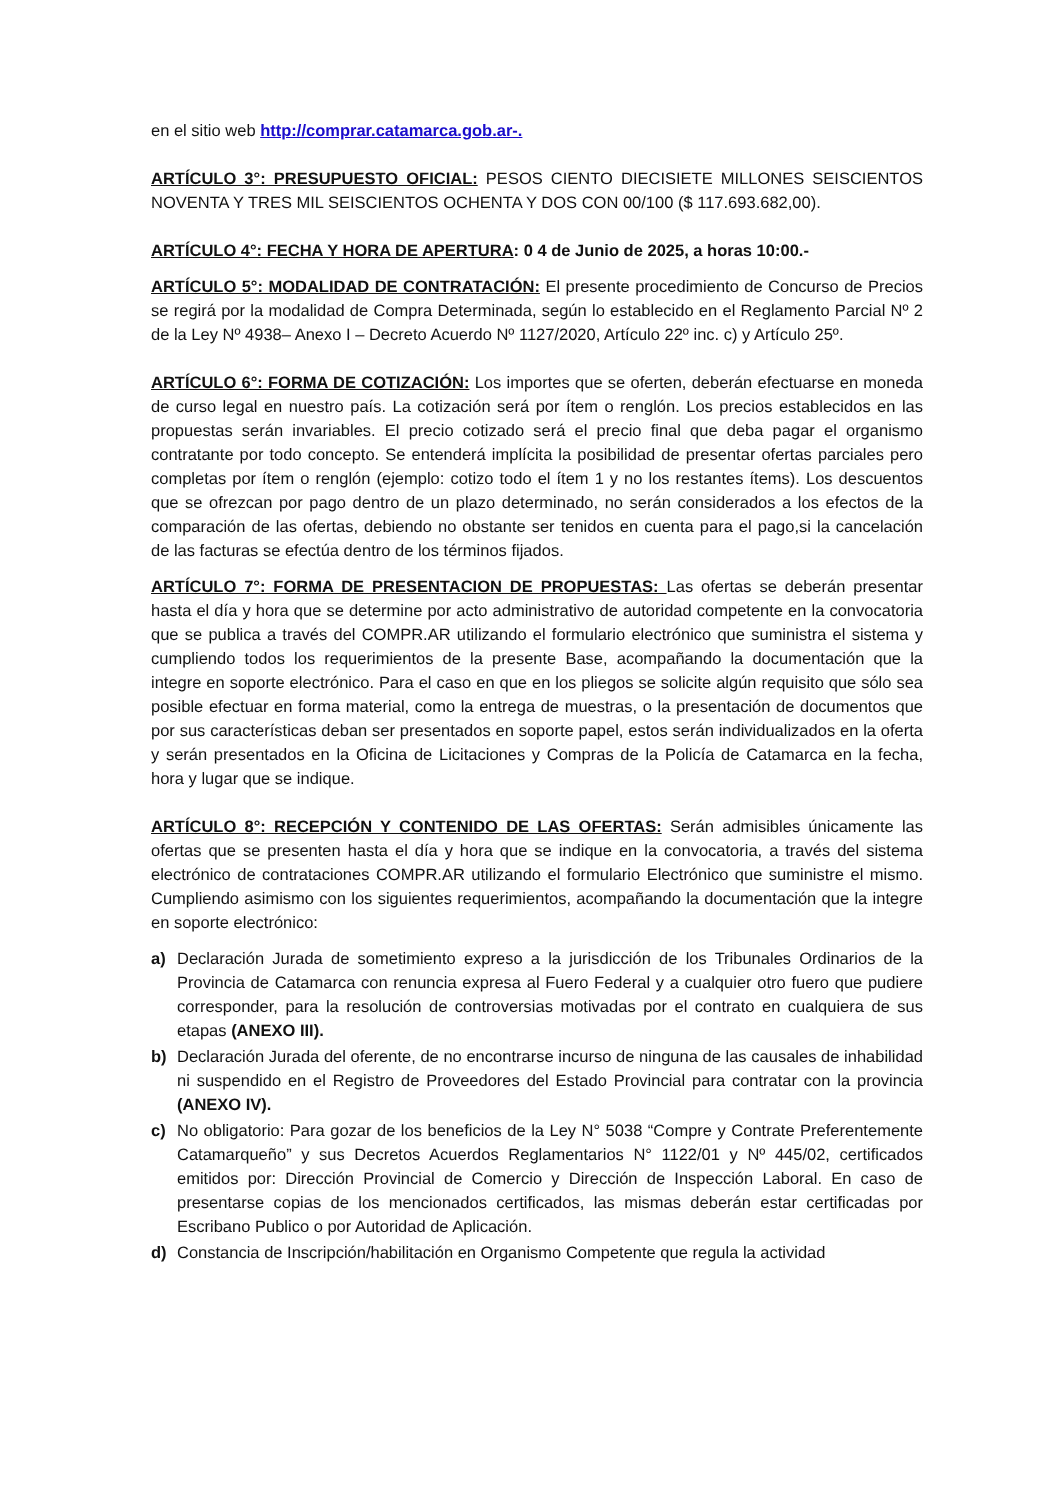en el sitio web http://comprar.catamarca.gob.ar-.
ARTÍCULO 3°: PRESUPUESTO OFICIAL: PESOS CIENTO DIECISIETE MILLONES SEISCIENTOS NOVENTA Y TRES MIL SEISCIENTOS OCHENTA Y DOS CON 00/100 ($ 117.693.682,00).
ARTÍCULO 4°: FECHA Y HORA DE APERTURA: 0 4 de Junio de 2025, a horas 10:00.-
ARTÍCULO 5°: MODALIDAD DE CONTRATACIÓN: El presente procedimiento de Concurso de Precios se regirá por la modalidad de Compra Determinada, según lo establecido en el Reglamento Parcial Nº 2 de la Ley Nº 4938– Anexo I – Decreto Acuerdo Nº 1127/2020, Artículo 22º inc. c) y Artículo 25º.
ARTÍCULO 6°: FORMA DE COTIZACIÓN: Los importes que se oferten, deberán efectuarse en moneda de curso legal en nuestro país. La cotización será por ítem o renglón. Los precios establecidos en las propuestas serán invariables. El precio cotizado será el precio final que deba pagar el organismo contratante por todo concepto. Se entenderá implícita la posibilidad de presentar ofertas parciales pero completas por ítem o renglón (ejemplo: cotizo todo el ítem 1 y no los restantes ítems). Los descuentos que se ofrezcan por pago dentro de un plazo determinado, no serán considerados a los efectos de la comparación de las ofertas, debiendo no obstante ser tenidos en cuenta para el pago,si la cancelación de las facturas se efectúa dentro de los términos fijados.
ARTÍCULO 7°: FORMA DE PRESENTACION DE PROPUESTAS: Las ofertas se deberán presentar hasta el día y hora que se determine por acto administrativo de autoridad competente en la convocatoria que se publica a través del COMPR.AR utilizando el formulario electrónico que suministra el sistema y cumpliendo todos los requerimientos de la presente Base, acompañando la documentación que la integre en soporte electrónico. Para el caso en que en los pliegos se solicite algún requisito que sólo sea posible efectuar en forma material, como la entrega de muestras, o la presentación de documentos que por sus características deban ser presentados en soporte papel, estos serán individualizados en la oferta y serán presentados en la Oficina de Licitaciones y Compras de la Policía de Catamarca en la fecha, hora y lugar que se indique.
ARTÍCULO 8°: RECEPCIÓN Y CONTENIDO DE LAS OFERTAS: Serán admisibles únicamente las ofertas que se presenten hasta el día y hora que se indique en la convocatoria, a través del sistema electrónico de contrataciones COMPR.AR utilizando el formulario Electrónico que suministre el mismo. Cumpliendo asimismo con los siguientes requerimientos, acompañando la documentación que la integre en soporte electrónico:
a) Declaración Jurada de sometimiento expreso a la jurisdicción de los Tribunales Ordinarios de la Provincia de Catamarca con renuncia expresa al Fuero Federal y a cualquier otro fuero que pudiere corresponder, para la resolución de controversias motivadas por el contrato en cualquiera de sus etapas (ANEXO III).
b) Declaración Jurada del oferente, de no encontrarse incurso de ninguna de las causales de inhabilidad ni suspendido en el Registro de Proveedores del Estado Provincial para contratar con la provincia (ANEXO IV).
c) No obligatorio: Para gozar de los beneficios de la Ley N° 5038 “Compre y Contrate Preferentemente Catamarqueño” y sus Decretos Acuerdos Reglamentarios N° 1122/01 y Nº 445/02, certificados emitidos por: Dirección Provincial de Comercio y Dirección de Inspección Laboral. En caso de presentarse copias de los mencionados certificados, las mismas deberán estar certificadas por Escribano Publico o por Autoridad de Aplicación.
d) Constancia de Inscripción/habilitación en Organismo Competente que regula la actividad